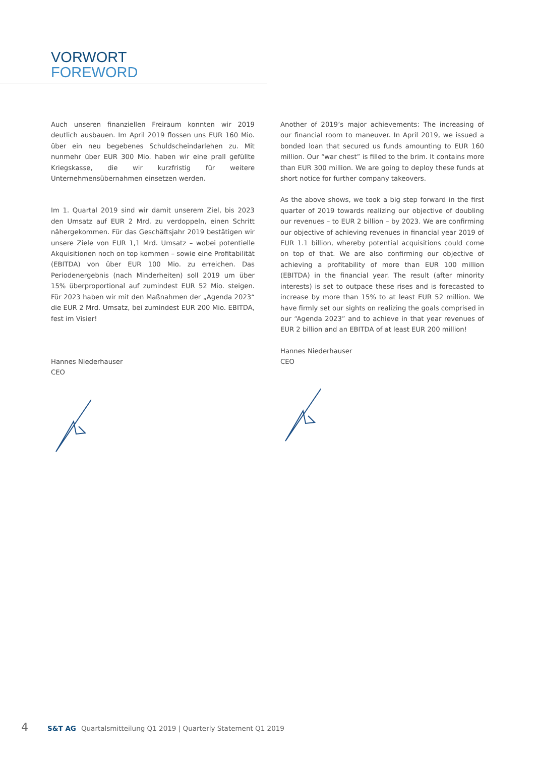VORWORT
FOREWORD
Auch unseren finanziellen Freiraum konnten wir 2019 deutlich ausbauen. Im April 2019 flossen uns EUR 160 Mio. über ein neu begebenes Schuldscheindarlehen zu. Mit nunmehr über EUR 300 Mio. haben wir eine prall gefüllte Kriegskasse, die wir kurzfristig für weitere Unternehmensübernahmen einsetzen werden.
Im 1. Quartal 2019 sind wir damit unserem Ziel, bis 2023 den Umsatz auf EUR 2 Mrd. zu verdoppeln, einen Schritt nähergekommen. Für das Geschäftsjahr 2019 bestätigen wir unsere Ziele von EUR 1,1 Mrd. Umsatz – wobei potentielle Akquisitionen noch on top kommen – sowie eine Profitabilität (EBITDA) von über EUR 100 Mio. zu erreichen. Das Periodenergebnis (nach Minderheiten) soll 2019 um über 15% überproportional auf zumindest EUR 52 Mio. steigen. Für 2023 haben wir mit den Maßnahmen der „Agenda 2023“ die EUR 2 Mrd. Umsatz, bei zumindest EUR 200 Mio. EBITDA, fest im Visier!
Hannes Niederhauser
CEO
Another of 2019’s major achievements: The increasing of our financial room to maneuver. In April 2019, we issued a bonded loan that secured us funds amounting to EUR 160 million. Our “war chest” is filled to the brim. It contains more than EUR 300 million. We are going to deploy these funds at short notice for further company takeovers.
As the above shows, we took a big step forward in the first quarter of 2019 towards realizing our objective of doubling our revenues – to EUR 2 billion – by 2023. We are confirming our objective of achieving revenues in financial year 2019 of EUR 1.1 billion, whereby potential acquisitions could come on top of that. We are also confirming our objective of achieving a profitability of more than EUR 100 million (EBITDA) in the financial year. The result (after minority interests) is set to outpace these rises and is forecasted to increase by more than 15% to at least EUR 52 million. We have firmly set our sights on realizing the goals comprised in our “Agenda 2023” and to achieve in that year revenues of EUR 2 billion and an EBITDA of at least EUR 200 million!
Hannes Niederhauser
CEO
4 S&T AG Quartalsmitteilung Q1 2019 | Quarterly Statement Q1 2019